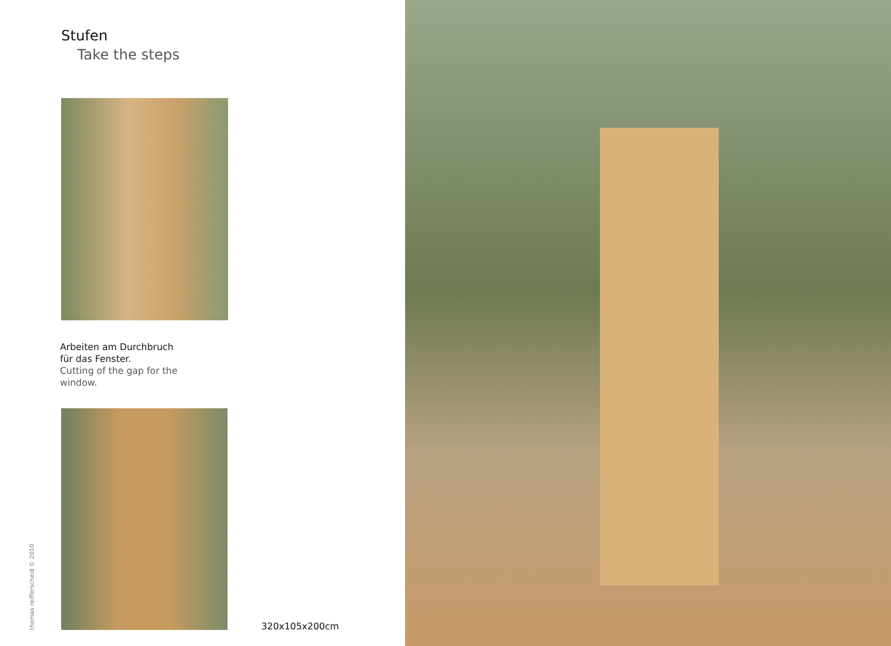Stufen
Take the steps
Arbeiten am Durchbruch
für das Fenster.
Cutting of the gap for the
window.
thomas reifferscheid © 2010
320x105x200cm